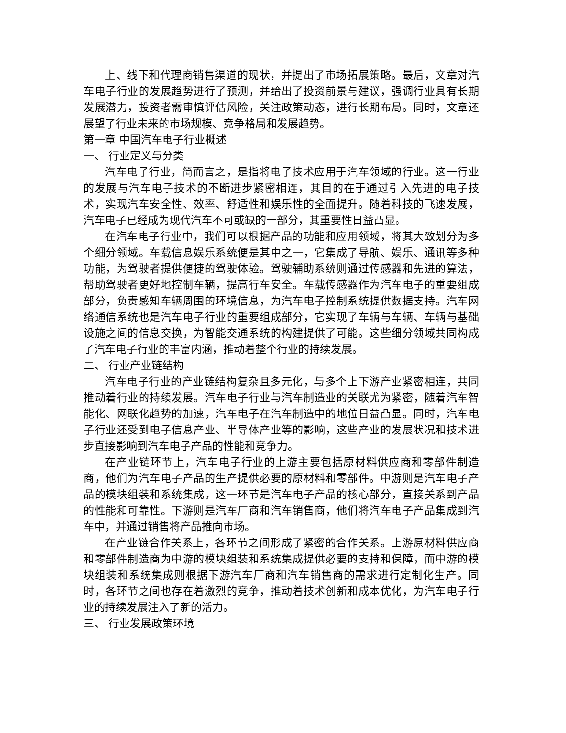上、线下和代理商销售渠道的现状，并提出了市场拓展策略。最后，文章对汽车电子行业的发展趋势进行了预测，并给出了投资前景与建议，强调行业具有长期发展潜力，投资者需审慎评估风险，关注政策动态，进行长期布局。同时，文章还展望了行业未来的市场规模、竞争格局和发展趋势。
第一章 中国汽车电子行业概述
一、 行业定义与分类
汽车电子行业，简而言之，是指将电子技术应用于汽车领域的行业。这一行业的发展与汽车电子技术的不断进步紧密相连，其目的在于通过引入先进的电子技术，实现汽车安全性、效率、舒适性和娱乐性的全面提升。随着科技的飞速发展，汽车电子已经成为现代汽车不可或缺的一部分，其重要性日益凸显。
在汽车电子行业中，我们可以根据产品的功能和应用领域，将其大致划分为多个细分领域。车载信息娱乐系统便是其中之一，它集成了导航、娱乐、通讯等多种功能，为驾驶者提供便捷的驾驶体验。驾驶辅助系统则通过传感器和先进的算法，帮助驾驶者更好地控制车辆，提高行车安全。车载传感器作为汽车电子的重要组成部分，负责感知车辆周围的环境信息，为汽车电子控制系统提供数据支持。汽车网络通信系统也是汽车电子行业的重要组成部分，它实现了车辆与车辆、车辆与基础设施之间的信息交换，为智能交通系统的构建提供了可能。这些细分领域共同构成了汽车电子行业的丰富内涵，推动着整个行业的持续发展。
二、 行业产业链结构
汽车电子行业的产业链结构复杂且多元化，与多个上下游产业紧密相连，共同推动着行业的持续发展。汽车电子行业与汽车制造业的关联尤为紧密，随着汽车智能化、网联化趋势的加速，汽车电子在汽车制造中的地位日益凸显。同时，汽车电子行业还受到电子信息产业、半导体产业等的影响，这些产业的发展状况和技术进步直接影响到汽车电子产品的性能和竞争力。
在产业链环节上，汽车电子行业的上游主要包括原材料供应商和零部件制造商，他们为汽车电子产品的生产提供必要的原材料和零部件。中游则是汽车电子产品的模块组装和系统集成，这一环节是汽车电子产品的核心部分，直接关系到产品的性能和可靠性。下游则是汽车厂商和汽车销售商，他们将汽车电子产品集成到汽车中，并通过销售将产品推向市场。
在产业链合作关系上，各环节之间形成了紧密的合作关系。上游原材料供应商和零部件制造商为中游的模块组装和系统集成提供必要的支持和保障，而中游的模块组装和系统集成则根据下游汽车厂商和汽车销售商的需求进行定制化生产。同时，各环节之间也存在着激烈的竞争，推动着技术创新和成本优化，为汽车电子行业的持续发展注入了新的活力。
三、 行业发展政策环境